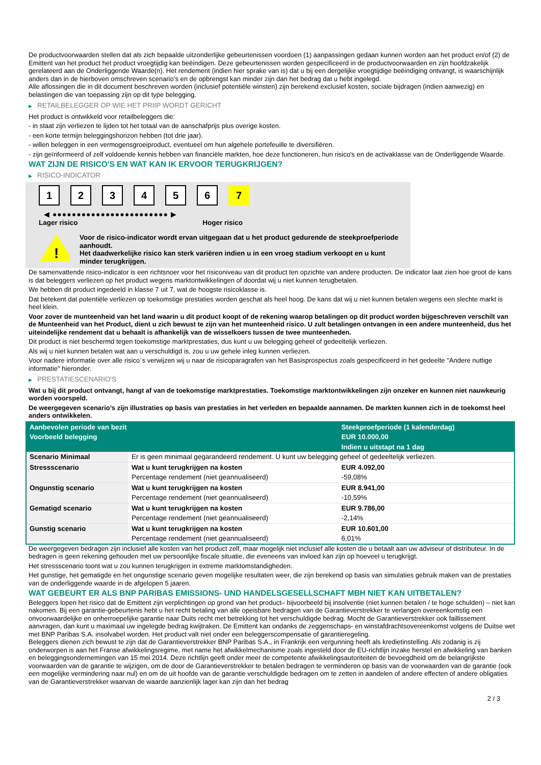De productvoorwaarden stellen dat als zich bepaalde uitzonderlijke gebeurtenissen voordoen (1) aanpassingen gedaan kunnen worden aan het product en/of (2) de Emittent van het product het product vroegtijdig kan beëindigen. Deze gebeurtenissen worden gespecificeerd in de productvoorwaarden en zijn hoofdzakelijk gerelateerd aan de Onderliggende Waarde(n). Het rendement (indien hier sprake van is) dat u bij een dergelijke vroegtijdige beëindiging ontvangt, is waarschijnlijk anders dan in de hierboven omschreven scenario’s en de opbrengst kan minder zijn dan het bedrag dat u hebt ingelegd.
Alle aflossingen die in dit document beschreven worden (inclusief potentiële winsten) zijn berekend exclusief kosten, sociale bijdragen (indien aanwezig) en belastingen die van toepassing zijn op dit type belegging.
▶ RETAILBELEGGER OP WIE HET PRIIP WORDT GERICHT
Het product is ontwikkeld voor retailbeleggers die:
- in staat zijn verliezen te lijden tot het totaal van de aanschafprijs plus overige kosten.
- een korte termijn beleggingshorizon hebben (tot drie jaar).
- willen beleggen in een vermogensgroeiproduct, eventueel om hun algehele portefeuille te diversifiëren.
- zijn geïnformeerd of zelf voldoende kennis hebben van financiële markten, hoe deze functioneren, hun risico's en de activaklasse van de Onderliggende Waarde.
WAT ZIJN DE RISICO'S EN WAT KAN IK ERVOOR TERUGKRIJGEN?
▶ RISICO-INDICATOR
1 2 3 4 5 6 7
◀ ●●●●●●●●●●●●●●●●●●●●●●●● ▶
Lager risico Hoger risico
!
Voor de risico-indicator wordt ervan uitgegaan dat u het product gedurende de steekproefperiode aanhoudt.
Het daadwerkelijke risico kan sterk variëren indien u in een vroeg stadium verkoopt en u kunt minder terugkrijgen.
De samenvattende risico-indicator is een richtsnoer voor het risiconiveau van dit product ten opzichte van andere producten. De indicator laat zien hoe groot de kans is dat beleggers verliezen op het product wegens marktontwikkelingen of doordat wij u niet kunnen terugbetalen.
We hebben dit product ingedeeld in klasse 7 uit 7, wat de hoogste risicoklasse is.
Dat betekent dat potentiële verliezen op toekomstige prestaties worden geschat als heel hoog. De kans dat wij u niet kunnen betalen wegens een slechte markt is heel klein.
Voor zover de munteenheid van het land waarin u dit product koopt of de rekening waarop betalingen op dit product worden bijgeschreven verschilt van de Munteenheid van het Product, dient u zich bewust te zijn van het munteenheid risico. U zult betalingen ontvangen in een andere munteenheid, dus het uiteindelijke rendement dat u behaalt is afhankelijk van de wisselkoers tussen de twee munteenheden.
Dit product is niet beschermd tegen toekomstige marktprestaties, dus kunt u uw belegging geheel of gedeeltelijk verliezen.
Als wij u niet kunnen betalen wat aan u verschuldigd is, zou u uw gehele inleg kunnen verliezen.
Voor nadere informatie over alle risico´s verwijzen wij u naar de risicoparagrafen van het Basisprospectus zoals gespecificeerd in het gedeelte "Andere nuttige informatie" hieronder.
▶ PRESTATIESCENARIO'S
Wat u bij dit product ontvangt, hangt af van de toekomstige marktprestaties. Toekomstige marktontwikkelingen zijn onzeker en kunnen niet nauwkeurig worden voorspeld.
De weergegeven scenario’s zijn illustraties op basis van prestaties in het verleden en bepaalde aannamen. De markten kunnen zich in de toekomst heel anders ontwikkelen.
| Aanbevolen periode van bezit | | Steekproefperiode (1 kalenderdag) |
| --- | --- | --- |
| Voorbeeld belegging | | EUR 10.000,00 |
| | | Indien u uitstapt na 1 dag |
| Scenario Minimaal | Er is geen minimaal gegarandeerd rendement. U kunt uw belegging geheel of gedeeltelijk verliezen. | |
| Stressscenario | Wat u kunt terugkrijgen na kosten | EUR 4.092,00 |
| | Percentage rendement (niet geannualiseerd) | -59,08% |
| Ongunstig scenario | Wat u kunt terugkrijgen na kosten | EUR 8.941,00 |
| | Percentage rendement (niet geannualiseerd) | -10,59% |
| Gematigd scenario | Wat u kunt terugkrijgen na kosten | EUR 9.786,00 |
| | Percentage rendement (niet geannualiseerd) | -2,14% |
| Gunstig scenario | Wat u kunt terugkrijgen na kosten | EUR 10.601,00 |
| | Percentage rendement (niet geannualiseerd) | 6,01% |
De weergegeven bedragen zijn inclusief alle kosten van het product zelf, maar mogelijk niet inclusief alle kosten die u betaalt aan uw adviseur of distributeur. In de bedragen is geen rekening gehouden met uw persoonlijke fiscale situatie, die eveneens van invloed kan zijn op hoeveel u terugkrijgt.
Het stressscenario toont wat u zou kunnen terugkrijgen in extreme marktomstandigheden.
Het gunstige, het gematigde en het ongunstige scenario geven mogelijke resultaten weer, die zijn berekend op basis van simulaties gebruik maken van de prestaties van de onderliggende waarde in de afgelopen 5 jaaren.
WAT GEBEURT ER ALS BNP PARIBAS EMISSIONS- UND HANDELSGESELLSCHAFT MBH NIET KAN UITBETALEN?
Beleggers lopen het risico dat de Emittent zijn verplichtingen op grond van het product– bijvoorbeeld bij insolventie (niet kunnen betalen / te hoge schulden) – niet kan nakomen. Bij een garantie-gebeurtenis hebt u het recht betaling van alle opeisbare bedragen van de Garantieverstrekker te verlangen overeenkomstig een onvoorwaardelijke en onherroepelijke garantie naar Duits recht met betrekking tot het verschuldigde bedrag. Mocht de Garantieverstrekker ook faillissement aanvragen, dan kunt u maximaal uw ingelegde bedrag kwijtraken. De Emittent kan ondanks de zeggenschaps- en winstafdrachtsovereenkomst volgens de Duitse wet met BNP Paribas S.A. insolvabel worden. Het product valt niet onder een beleggerscompensatie of garantieregeling.
Beleggers dienen zich bewust te zijn dat de Garantieverstrekker BNP Paribas S.A., in Frankrijk een vergunning heeft als kredietinstelling. Als zodanig is zij onderworpen is aan het Franse afwikkelingsregime, met name het afwikkelmechanisme zoals ingesteld door de EU-richtlijn inzake herstel en afwikkeling van banken en beleggingsondernemingen van 15 mei 2014. Deze richtlijn geeft onder meer de competente afwikkelingsautoriteiten de bevoegdheid om de belangrijkste voorwaarden van de garantie te wijzigen, om de door de Garantieverstrekker te betalen bedragen te verminderen op basis van de voorwaarden van de garantie (ook een mogelijke vermindering naar nul) en om de uit hoofde van de garantie verschuldigde bedragen om te zetten in aandelen of andere effecten of andere obligaties van de Garantieverstrekker waarvan de waarde aanzienlijk lager kan zijn dan het bedrag
2 / 3